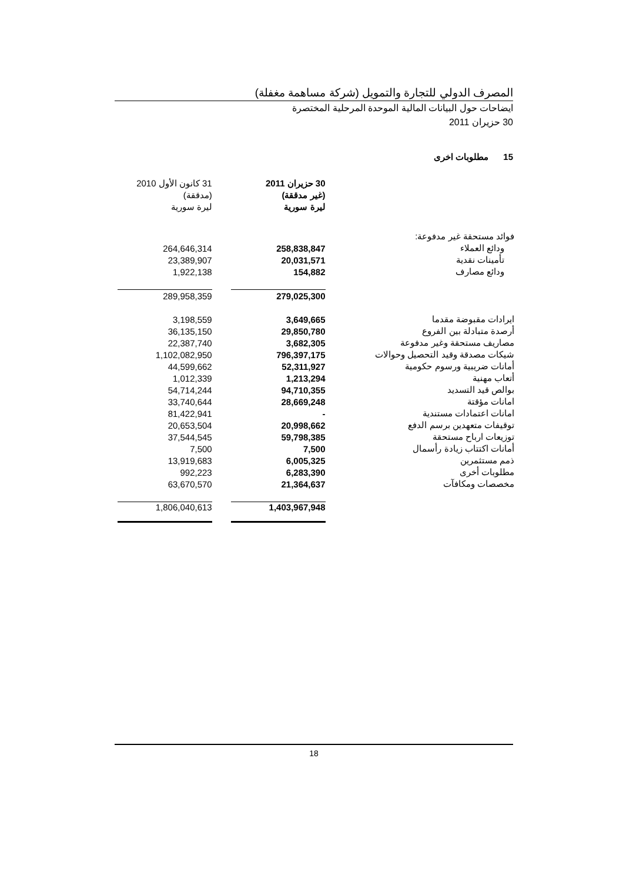المصرف الدولي للتجارة والتمويل (شركة مساهمة مغفلة)
ايضاحات حول البيانات المالية الموحدة المرحلية المختصرة
30 حزيران 2011
15 مطلوبات اخرى
| 31 كانون الأول 2010 (مدققة) ليرة سورية | | 30 حزيران 2011 (غير مدققة) ليرة سورية | |
| --- | --- | --- | --- |
| | | | فوائد مستحقة غير مدفوعة: |
| 264,646,314 | | 258,838,847 | ودائع العملاء |
| 23,389,907 | | 20,031,571 | تأمينات نقدية |
| 1,922,138 | | 154,882 | ودائع مصارف |
| 289,958,359 | | 279,025,300 | |
| 3,198,559 | | 3,649,665 | ايرادات مقبوضة مقدما |
| 36,135,150 | | 29,850,780 | أرصدة متبادلة بين الفروع |
| 22,387,740 | | 3,682,305 | مصاريف مستحقة وغير مدفوعة |
| 1,102,082,950 | | 796,397,175 | شيكات مصدقة وقيد التحصيل وحوالات |
| 44,599,662 | | 52,311,927 | أمانات ضريبية ورسوم حكومية |
| 1,012,339 | | 1,213,294 | أتعاب مهنية |
| 54,714,244 | | 94,710,355 | بوالص قيد التسديد |
| 33,740,644 | | 28,669,248 | امانات مؤقتة |
| 81,422,941 | | - | امانات اعتمادات مستندية |
| 20,653,504 | | 20,998,662 | توقيفات متعهدين برسم الدفع |
| 37,544,545 | | 59,798,385 | توزيعات ارباح مستحقة |
| 7,500 | | 7,500 | أمانات اكتتاب زيادة رأسمال |
| 13,919,683 | | 6,005,325 | ذمم مستثمرين |
| 992,223 | | 6,283,390 | مطلوبات أخرى |
| 63,670,570 | | 21,364,637 | مخصصات ومكافآت |
| 1,806,040,613 | | 1,403,967,948 | |
18